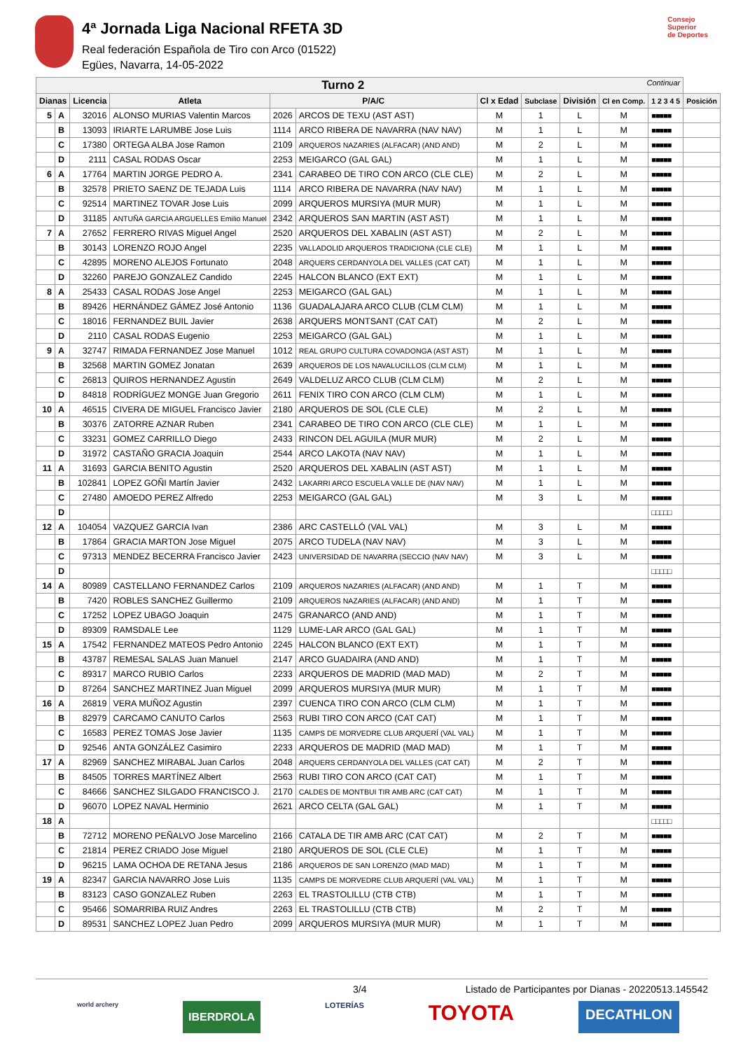4ª Jornada Liga Nacional RFETA 3D
Real federación Española de Tiro con Arco (01522)
Egües, Navarra, 14-05-2022
Consejo
Superior
de Deportes
| Turno 2 Continuar | | | | | | | | | | | |
| --- | --- | --- | --- | --- | --- | --- | --- | --- | --- | --- | --- |
| Dianas | | Licencia | Atleta | P/A/C | | Cl x Edad | Subclase | División | Cl en Comp. | 1 2 3 4 5 | Posición |
| 5 | A | 32016 | ALONSO MURIAS Valentin Marcos | 2026 | ARCOS DE TEXU (AST AST) | M | 1 | L | M | ■■■■■ | |
| | B | 13093 | IRIARTE LARUMBE Jose Luis | 1114 | ARCO RIBERA DE NAVARRA (NAV NAV) | M | 1 | L | M | ■■■■■ | |
| | C | 17380 | ORTEGA ALBA Jose Ramon | 2109 | ARQUEROS NAZARIES (ALFACAR) (AND AND) | M | 2 | L | M | ■■■■■ | |
| | D | 2111 | CASAL RODAS Oscar | 2253 | MEIGARCO (GAL GAL) | M | 1 | L | M | ■■■■■ | |
| 6 | A | 17764 | MARTIN JORGE PEDRO A. | 2341 | CARABEO DE TIRO CON ARCO (CLE CLE) | M | 2 | L | M | ■■■■■ | |
| | B | 32578 | PRIETO SAENZ DE TEJADA Luis | 1114 | ARCO RIBERA DE NAVARRA (NAV NAV) | M | 1 | L | M | ■■■■■ | |
| | C | 92514 | MARTINEZ TOVAR Jose Luis | 2099 | ARQUEROS MURSIYA (MUR MUR) | M | 1 | L | M | ■■■■■ | |
| | D | 31185 | ANTUÑA GARCIA ARGUELLES Emilio Manuel | 2342 | ARQUEROS SAN MARTIN (AST AST) | M | 1 | L | M | ■■■■■ | |
| 7 | A | 27652 | FERRERO RIVAS Miguel Angel | 2520 | ARQUEROS DEL XABALIN (AST AST) | M | 2 | L | M | ■■■■■ | |
| | B | 30143 | LORENZO ROJO Angel | 2235 | VALLADOLID ARQUEROS TRADICIONA (CLE CLE) | M | 1 | L | M | ■■■■■ | |
| | C | 42895 | MORENO ALEJOS Fortunato | 2048 | ARQUERS CERDANYOLA DEL VALLES (CAT CAT) | M | 1 | L | M | ■■■■■ | |
| | D | 32260 | PAREJO GONZALEZ Candido | 2245 | HALCON BLANCO (EXT EXT) | M | 1 | L | M | ■■■■■ | |
| 8 | A | 25433 | CASAL RODAS Jose Angel | 2253 | MEIGARCO (GAL GAL) | M | 1 | L | M | ■■■■■ | |
| | B | 89426 | HERNÁNDEZ GÁMEZ José Antonio | 1136 | GUADALAJARA ARCO CLUB (CLM CLM) | M | 1 | L | M | ■■■■■ | |
| | C | 18016 | FERNANDEZ BUIL Javier | 2638 | ARQUERS MONTSANT (CAT CAT) | M | 2 | L | M | ■■■■■ | |
| | D | 2110 | CASAL RODAS Eugenio | 2253 | MEIGARCO (GAL GAL) | M | 1 | L | M | ■■■■■ | |
| 9 | A | 32747 | RIMADA FERNANDEZ Jose Manuel | 1012 | REAL GRUPO CULTURA COVADONGA (AST AST) | M | 1 | L | M | ■■■■■ | |
| | B | 32568 | MARTIN GOMEZ Jonatan | 2639 | ARQUEROS DE LOS NAVALUCILLOS (CLM CLM) | M | 1 | L | M | ■■■■■ | |
| | C | 26813 | QUIROS HERNANDEZ Agustin | 2649 | VALDELUZ ARCO CLUB (CLM CLM) | M | 2 | L | M | ■■■■■ | |
| | D | 84818 | RODRÍGUEZ MONGE Juan Gregorio | 2611 | FENIX TIRO CON ARCO (CLM CLM) | M | 1 | L | M | ■■■■■ | |
| 10 | A | 46515 | CIVERA DE MIGUEL Francisco Javier | 2180 | ARQUEROS DE SOL (CLE CLE) | M | 2 | L | M | ■■■■■ | |
| | B | 30376 | ZATORRE AZNAR Ruben | 2341 | CARABEO DE TIRO CON ARCO (CLE CLE) | M | 1 | L | M | ■■■■■ | |
| | C | 33231 | GOMEZ CARRILLO Diego | 2433 | RINCON DEL AGUILA (MUR MUR) | M | 2 | L | M | ■■■■■ | |
| | D | 31972 | CASTAÑO GRACIA Joaquin | 2544 | ARCO LAKOTA (NAV NAV) | M | 1 | L | M | ■■■■■ | |
| 11 | A | 31693 | GARCIA BENITO Agustin | 2520 | ARQUEROS DEL XABALIN (AST AST) | M | 1 | L | M | ■■■■■ | |
| | B | 102841 | LOPEZ GOÑI Martín Javier | 2432 | LAKARRI ARCO ESCUELA VALLE DE (NAV NAV) | M | 1 | L | M | ■■■■■ | |
| | C | 27480 | AMOEDO PEREZ Alfredo | 2253 | MEIGARCO (GAL GAL) | M | 3 | L | M | ■■■■■ | |
| | D | | | | | | | | | □□□□□ | |
| 12 | A | 104054 | VAZQUEZ GARCIA Ivan | 2386 | ARC CASTELLÓ (VAL VAL) | M | 3 | L | M | ■■■■■ | |
| | B | 17864 | GRACIA MARTON Jose Miguel | 2075 | ARCO TUDELA (NAV NAV) | M | 3 | L | M | ■■■■■ | |
| | C | 97313 | MENDEZ BECERRA Francisco Javier | 2423 | UNIVERSIDAD DE NAVARRA (SECCIO (NAV NAV) | M | 3 | L | M | ■■■■■ | |
| | D | | | | | | | | | □□□□□ | |
| 14 | A | 80989 | CASTELLANO FERNANDEZ Carlos | 2109 | ARQUEROS NAZARIES (ALFACAR) (AND AND) | M | 1 | T | M | ■■■■■ | |
| | B | 7420 | ROBLES SANCHEZ Guillermo | 2109 | ARQUEROS NAZARIES (ALFACAR) (AND AND) | M | 1 | T | M | ■■■■■ | |
| | C | 17252 | LOPEZ UBAGO Joaquin | 2475 | GRANARCO (AND AND) | M | 1 | T | M | ■■■■■ | |
| | D | 89309 | RAMSDALE Lee | 1129 | LUME-LAR ARCO (GAL GAL) | M | 1 | T | M | ■■■■■ | |
| 15 | A | 17542 | FERNANDEZ MATEOS Pedro Antonio | 2245 | HALCON BLANCO (EXT EXT) | M | 1 | T | M | ■■■■■ | |
| | B | 43787 | REMESAL SALAS Juan Manuel | 2147 | ARCO GUADAIRA (AND AND) | M | 1 | T | M | ■■■■■ | |
| | C | 89317 | MARCO RUBIO Carlos | 2233 | ARQUEROS DE MADRID (MAD MAD) | M | 2 | T | M | ■■■■■ | |
| | D | 87264 | SANCHEZ MARTINEZ Juan Miguel | 2099 | ARQUEROS MURSIYA (MUR MUR) | M | 1 | T | M | ■■■■■ | |
| 16 | A | 26819 | VERA MUÑOZ Agustin | 2397 | CUENCA TIRO CON ARCO (CLM CLM) | M | 1 | T | M | ■■■■■ | |
| | B | 82979 | CARCAMO CANUTO Carlos | 2563 | RUBI TIRO CON ARCO (CAT CAT) | M | 1 | T | M | ■■■■■ | |
| | C | 16583 | PEREZ TOMAS Jose Javier | 1135 | CAMPS DE MORVEDRE CLUB ARQUERÍ (VAL VAL) | M | 1 | T | M | ■■■■■ | |
| | D | 92546 | ANTA GONZÁLEZ Casimiro | 2233 | ARQUEROS DE MADRID (MAD MAD) | M | 1 | T | M | ■■■■■ | |
| 17 | A | 82969 | SANCHEZ MIRABAL Juan Carlos | 2048 | ARQUERS CERDANYOLA DEL VALLES (CAT CAT) | M | 2 | T | M | ■■■■■ | |
| | B | 84505 | TORRES MARTÍNEZ Albert | 2563 | RUBI TIRO CON ARCO (CAT CAT) | M | 1 | T | M | ■■■■■ | |
| | C | 84666 | SANCHEZ SILGADO FRANCISCO J. | 2170 | CALDES DE MONTBUI TIR AMB ARC (CAT CAT) | M | 1 | T | M | ■■■■■ | |
| | D | 96070 | LOPEZ NAVAL Herminio | 2621 | ARCO CELTA (GAL GAL) | M | 1 | T | M | ■■■■■ | |
| 18 | A | | | | | | | | | □□□□□ | |
| | B | 72712 | MORENO PEÑALVO Jose Marcelino | 2166 | CATALA DE TIR AMB ARC (CAT CAT) | M | 2 | T | M | ■■■■■ | |
| | C | 21814 | PEREZ CRIADO Jose Miguel | 2180 | ARQUEROS DE SOL (CLE CLE) | M | 1 | T | M | ■■■■■ | |
| | D | 96215 | LAMA OCHOA DE RETANA Jesus | 2186 | ARQUEROS DE SAN LORENZO (MAD MAD) | M | 1 | T | M | ■■■■■ | |
| 19 | A | 82347 | GARCIA NAVARRO Jose Luis | 1135 | CAMPS DE MORVEDRE CLUB ARQUERÍ (VAL VAL) | M | 1 | T | M | ■■■■■ | |
| | B | 83123 | CASO GONZALEZ Ruben | 2263 | EL TRASTOLILLU (CTB CTB) | M | 1 | T | M | ■■■■■ | |
| | C | 95466 | SOMARRIBA RUIZ Andres | 2263 | EL TRASTOLILLU (CTB CTB) | M | 2 | T | M | ■■■■■ | |
| | D | 89531 | SANCHEZ LOPEZ Juan Pedro | 2099 | ARQUEROS MURSIYA (MUR MUR) | M | 1 | T | M | ■■■■■ | |
3/4 Listado de Participantes por Dianas - 20220513.145542
world archery IBERDROLA LOTERÍAS TOYOTA DECATHLON